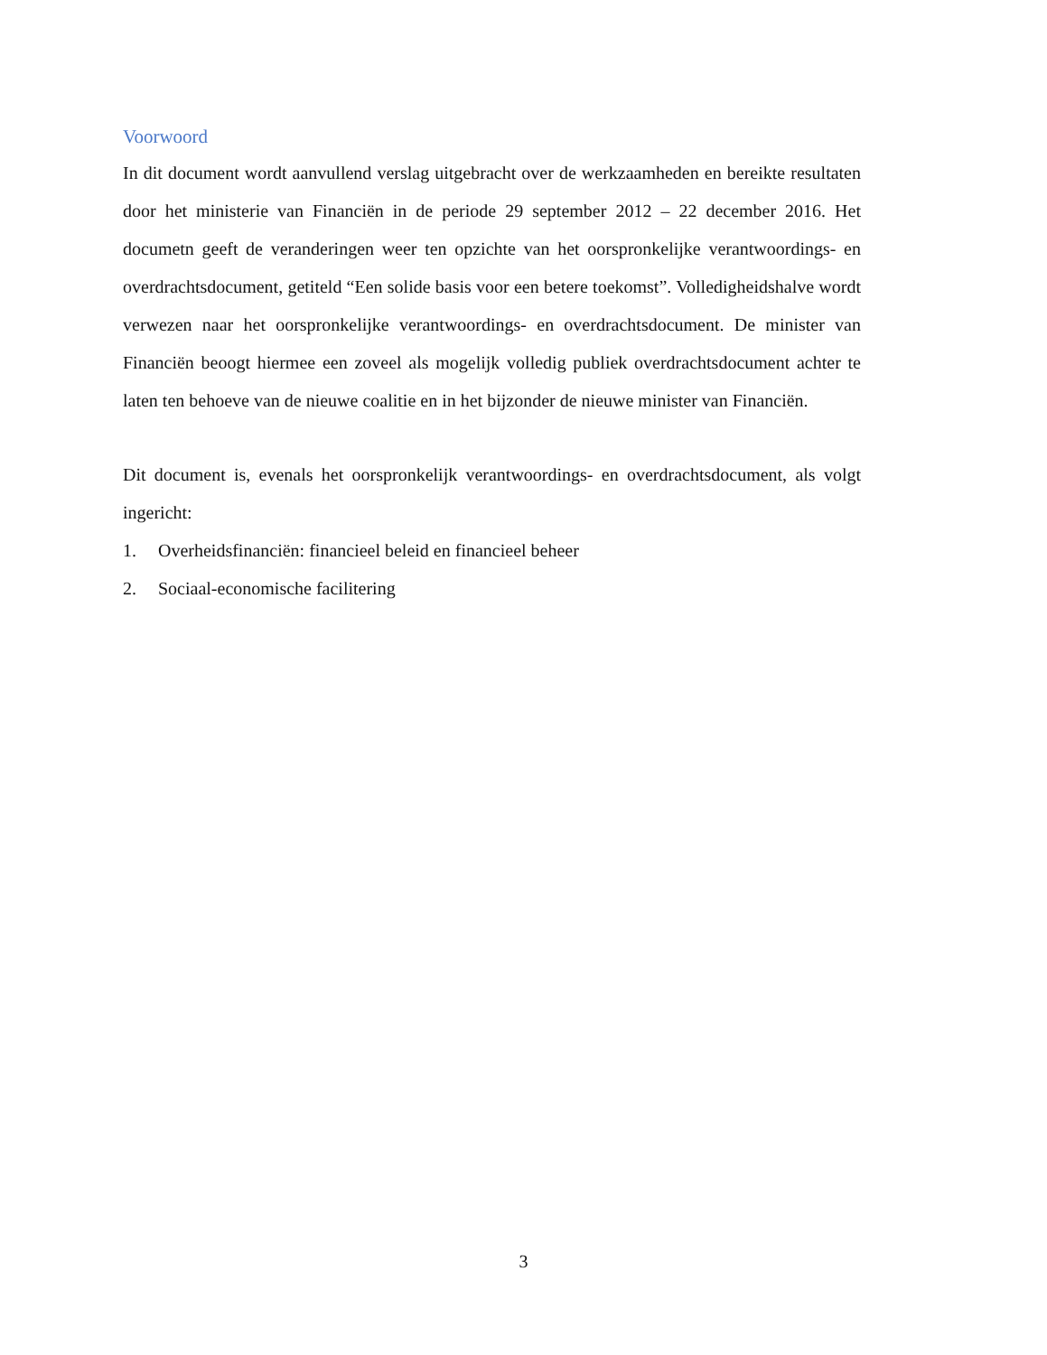Voorwoord
In dit document wordt aanvullend verslag uitgebracht over de werkzaamheden en bereikte resultaten door het ministerie van Financiën in de periode 29 september 2012 – 22 december 2016. Het documetn geeft de veranderingen weer ten opzichte van het oorspronkelijke verantwoordings- en overdrachtsdocument, getiteld “Een solide basis voor een betere toekomst”. Volledigheidshalve wordt verwezen naar het oorspronkelijke verantwoordings- en overdrachtsdocument. De minister van Financiën beoogt hiermee een zoveel als mogelijk volledig publiek overdrachtsdocument achter te laten ten behoeve van de nieuwe coalitie en in het bijzonder de nieuwe minister van Financiën.
Dit document is, evenals het oorspronkelijk verantwoordings- en overdrachtsdocument, als volgt ingericht:
1. Overheidsfinanciën: financieel beleid en financieel beheer
2. Sociaal-economische facilitering
3